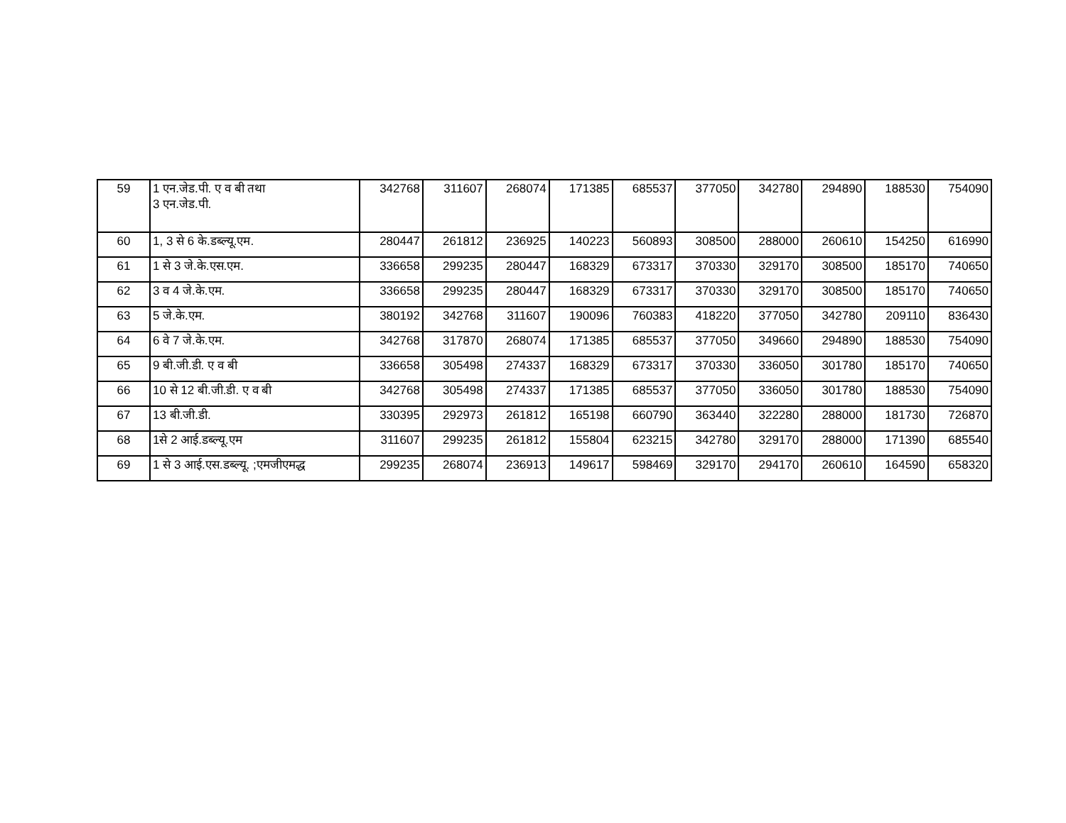| 59 | 1 एन.जेड.पी. ए व बी तथा 3 एन.जेड.पी. | 342768 | 311607 | 268074 | 171385 | 685537 | 377050 | 342780 | 294890 | 188530 | 754090 |
| 60 | 1, 3 से 6 के.डब्ल्यू.एम. | 280447 | 261812 | 236925 | 140223 | 560893 | 308500 | 288000 | 260610 | 154250 | 616990 |
| 61 | 1 से 3 जे.के.एस.एम. | 336658 | 299235 | 280447 | 168329 | 673317 | 370330 | 329170 | 308500 | 185170 | 740650 |
| 62 | 3 व 4 जे.के.एम. | 336658 | 299235 | 280447 | 168329 | 673317 | 370330 | 329170 | 308500 | 185170 | 740650 |
| 63 | 5 जे.के.एम. | 380192 | 342768 | 311607 | 190096 | 760383 | 418220 | 377050 | 342780 | 209110 | 836430 |
| 64 | 6 वे 7 जे.के.एम. | 342768 | 317870 | 268074 | 171385 | 685537 | 377050 | 349660 | 294890 | 188530 | 754090 |
| 65 | 9 बी.जी.डी. ए व बी | 336658 | 305498 | 274337 | 168329 | 673317 | 370330 | 336050 | 301780 | 185170 | 740650 |
| 66 | 10 से 12 बी.जी.डी. ए व बी | 342768 | 305498 | 274337 | 171385 | 685537 | 377050 | 336050 | 301780 | 188530 | 754090 |
| 67 | 13 बी.जी.डी. | 330395 | 292973 | 261812 | 165198 | 660790 | 363440 | 322280 | 288000 | 181730 | 726870 |
| 68 | 1से 2 आई.डब्ल्यू.एम | 311607 | 299235 | 261812 | 155804 | 623215 | 342780 | 329170 | 288000 | 171390 | 685540 |
| 69 | 1 से 3 आई.एस.डब्ल्यू. ;एमजीएमद्ध | 299235 | 268074 | 236913 | 149617 | 598469 | 329170 | 294170 | 260610 | 164590 | 658320 |